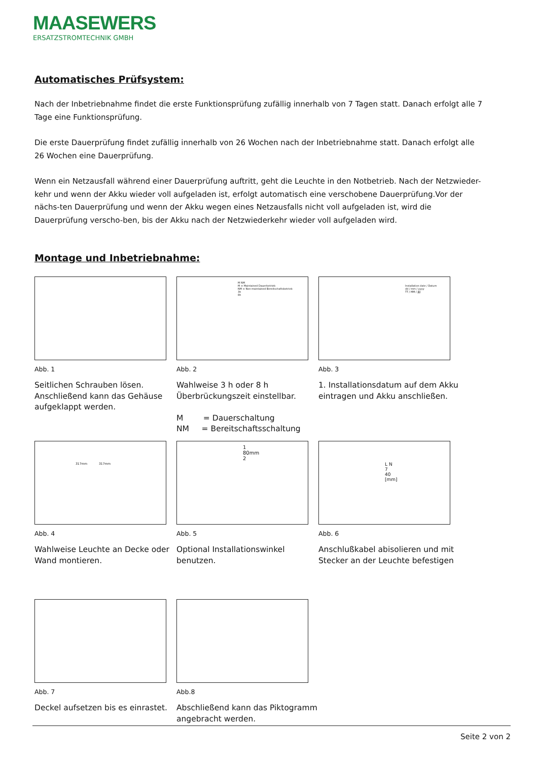MAASEWERS
ERSATZSTROMTECHNIK GMBH
Automatisches Prüfsystem:
Nach der Inbetriebnahme findet die erste Funktionsprüfung zufällig innerhalb von 7 Tagen statt. Danach erfolgt alle 7 Tage eine Funktionsprüfung.
Die erste Dauerprüfung findet zufällig innerhalb von 26 Wochen nach der Inbetriebnahme statt. Danach erfolgt alle 26 Wochen eine Dauerprüfung.
Wenn ein Netzausfall während einer Dauerprüfung auftritt, geht die Leuchte in den Notbetrieb. Nach der Netzwieder-kehr und wenn der Akku wieder voll aufgeladen ist, erfolgt automatisch eine verschobene Dauerprüfung.Vor der nächs-ten Dauerprüfung und wenn der Akku wegen eines Netzausfalls nicht voll aufgeladen ist, wird die Dauerprüfung verscho-ben, bis der Akku nach der Netzwiederkehr wieder voll aufgeladen wird.
Montage und Inbetriebnahme:
Abb. 1
Seitlichen Schrauben lösen. Anschließend kann das Gehäuse aufgeklappt werden.
M NM
M = Maintained Dauerbetrieb
NM = Non-maintained Bereitschaftsbetrieb
3h
8h
Abb. 2
Wahlweise 3 h oder 8 h Überbrückungszeit einstellbar.
M = Dauerschaltung
NM = Bereitschaftsschaltung
Installation date / Datum
dd / mm / yyyy
TT / MM / JJJJ
Abb. 3
1. Installationsdatum auf dem Akku eintragen und Akku anschließen.
317mm 317mm
Abb. 4
Wahlweise Leuchte an Decke oder Wand montieren.
1
80mm
2
Abb. 5
Optional Installationswinkel benutzen.
L N
7
40
[mm]
Abb. 6
Anschlußkabel abisolieren und mit Stecker an der Leuchte befestigen
Abb. 7
Deckel aufsetzen bis es einrastet.
Abb.8
Abschließend kann das Piktogramm angebracht werden.
Seite 2 von 2